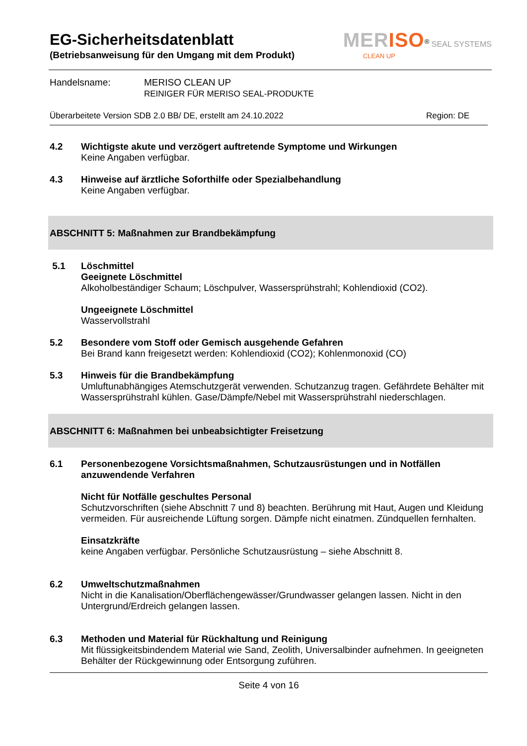EG-Sicherheitsdatenblatt
(Betriebsanweisung für den Umgang mit dem Produkt)
MERISO<sup>®</sup> SEAL SYSTEMS
CLEAN UP
Handelsname: MERISO CLEAN UP
REINIGER FÜR MERISO SEAL-PRODUKTE
Überarbeitete Version SDB 2.0 BB/ DE, erstellt am 24.10.2022 Region: DE
4.2
Wichtigste akute und verzögert auftretende Symptome und Wirkungen
Keine Angaben verfügbar.
4.3
Hinweise auf ärztliche Soforthilfe oder Spezialbehandlung
Keine Angaben verfügbar.
ABSCHNITT 5: Maßnahmen zur Brandbekämpfung
5.1
Löschmittel
Geeignete Löschmittel
Alkoholbeständiger Schaum; Löschpulver, Wassersprühstrahl; Kohlendioxid (CO2).
Ungeeignete Löschmittel
Wasservollstrahl
5.2
Besondere vom Stoff oder Gemisch ausgehende Gefahren
Bei Brand kann freigesetzt werden: Kohlendioxid (CO2); Kohlenmonoxid (CO)
5.3
Hinweis für die Brandbekämpfung
Umluftunabhängiges Atemschutzgerät verwenden. Schutzanzug tragen. Gefährdete Behälter mit Wassersprühstrahl kühlen. Gase/Dämpfe/Nebel mit Wassersprühstrahl niederschlagen.
ABSCHNITT 6: Maßnahmen bei unbeabsichtigter Freisetzung
6.1
Personenbezogene Vorsichtsmaßnahmen, Schutzausrüstungen und in Notfällen anzuwendende Verfahren
Nicht für Notfälle geschultes Personal
Schutzvorschriften (siehe Abschnitt 7 und 8) beachten. Berührung mit Haut, Augen und Kleidung vermeiden. Für ausreichende Lüftung sorgen. Dämpfe nicht einatmen. Zündquellen fernhalten.
Einsatzkräfte
keine Angaben verfügbar. Persönliche Schutzausrüstung – siehe Abschnitt 8.
6.2
Umweltschutzmaßnahmen
Nicht in die Kanalisation/Oberflächengewässer/Grundwasser gelangen lassen. Nicht in den Untergrund/Erdreich gelangen lassen.
6.3
Methoden und Material für Rückhaltung und Reinigung
Mit flüssigkeitsbindendem Material wie Sand, Zeolith, Universalbinder aufnehmen. In geeigneten Behälter der Rückgewinnung oder Entsorgung zuführen.
Seite 4 von 16